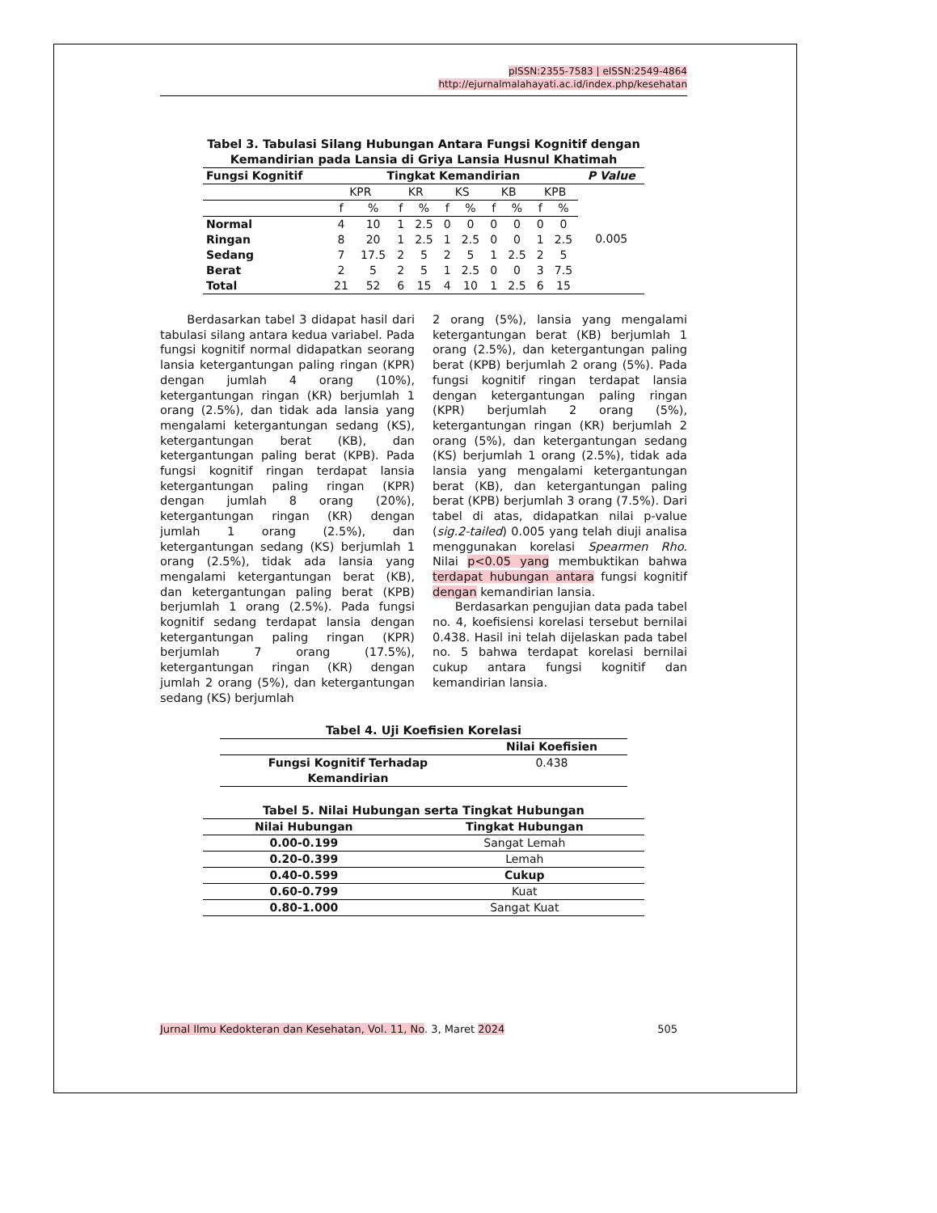pISSN:2355-7583 | eISSN:2549-4864
http://ejurnalmalahayati.ac.id/index.php/kesehatan
Tabel 3. Tabulasi Silang Hubungan Antara Fungsi Kognitif dengan
Kemandirian pada Lansia di Griya Lansia Husnul Khatimah
| Fungsi Kognitif | Tingkat Kemandirian | | | | | | | | | | P Value |
| --- | --- | --- | --- | --- | --- | --- | --- | --- | --- | --- | --- |
| | KPR | | KR | | KS | | KB | | KPB | | 0.005 |
| | f | % | f | % | f | % | f | % | f | % | |
| Normal | 4 | 10 | 1 | 2.5 | 0 | 0 | 0 | 0 | 0 | 0 | |
| Ringan | 8 | 20 | 1 | 2.5 | 1 | 2.5 | 0 | 0 | 1 | 2.5 | |
| Sedang | 7 | 17.5 | 2 | 5 | 2 | 5 | 1 | 2.5 | 2 | 5 | |
| Berat | 2 | 5 | 2 | 5 | 1 | 2.5 | 0 | 0 | 3 | 7.5 | |
| Total | 21 | 52 | 6 | 15 | 4 | 10 | 1 | 2.5 | 6 | 15 | |
Berdasarkan tabel 3 didapat hasil dari tabulasi silang antara kedua variabel. Pada fungsi kognitif normal didapatkan seorang lansia ketergantungan paling ringan (KPR) dengan jumlah 4 orang (10%), ketergantungan ringan (KR) berjumlah 1 orang (2.5%), dan tidak ada lansia yang mengalami ketergantungan sedang (KS), ketergantungan berat (KB), dan ketergantungan paling berat (KPB). Pada fungsi kognitif ringan terdapat lansia ketergantungan paling ringan (KPR) dengan jumlah 8 orang (20%), ketergantungan ringan (KR) dengan jumlah 1 orang (2.5%), dan ketergantungan sedang (KS) berjumlah 1 orang (2.5%), tidak ada lansia yang mengalami ketergantungan berat (KB), dan ketergantungan paling berat (KPB) berjumlah 1 orang (2.5%). Pada fungsi kognitif sedang terdapat lansia dengan ketergantungan paling ringan (KPR) berjumlah 7 orang (17.5%), ketergantungan ringan (KR) dengan jumlah 2 orang (5%), dan ketergantungan sedang (KS) berjumlah
2 orang (5%), lansia yang mengalami ketergantungan berat (KB) berjumlah 1 orang (2.5%), dan ketergantungan paling berat (KPB) berjumlah 2 orang (5%). Pada fungsi kognitif ringan terdapat lansia dengan ketergantungan paling ringan (KPR) berjumlah 2 orang (5%), ketergantungan ringan (KR) berjumlah 2 orang (5%), dan ketergantungan sedang (KS) berjumlah 1 orang (2.5%), tidak ada lansia yang mengalami ketergantungan berat (KB), dan ketergantungan paling berat (KPB) berjumlah 3 orang (7.5%). Dari tabel di atas, didapatkan nilai p-value (sig.2-tailed) 0.005 yang telah diuji analisa menggunakan korelasi Spearmen Rho. Nilai p<0.05 yang membuktikan bahwa terdapat hubungan antara fungsi kognitif dengan kemandirian lansia.
Berdasarkan pengujian data pada tabel no. 4, koefisiensi korelasi tersebut bernilai 0.438. Hasil ini telah dijelaskan pada tabel no. 5 bahwa terdapat korelasi bernilai cukup antara fungsi kognitif dan kemandirian lansia.
Tabel 4. Uji Koefisien Korelasi
| | Nilai Koefisien |
| --- | --- |
| Fungsi Kognitif Terhadap Kemandirian | 0.438 |
Tabel 5. Nilai Hubungan serta Tingkat Hubungan
| Nilai Hubungan | Tingkat Hubungan |
| --- | --- |
| 0.00-0.199 | Sangat Lemah |
| 0.20-0.399 | Lemah |
| 0.40-0.599 | Cukup |
| 0.60-0.799 | Kuat |
| 0.80-1.000 | Sangat Kuat |
Jurnal Ilmu Kedokteran dan Kesehatan, Vol. 11, No. 3, Maret 2024 505